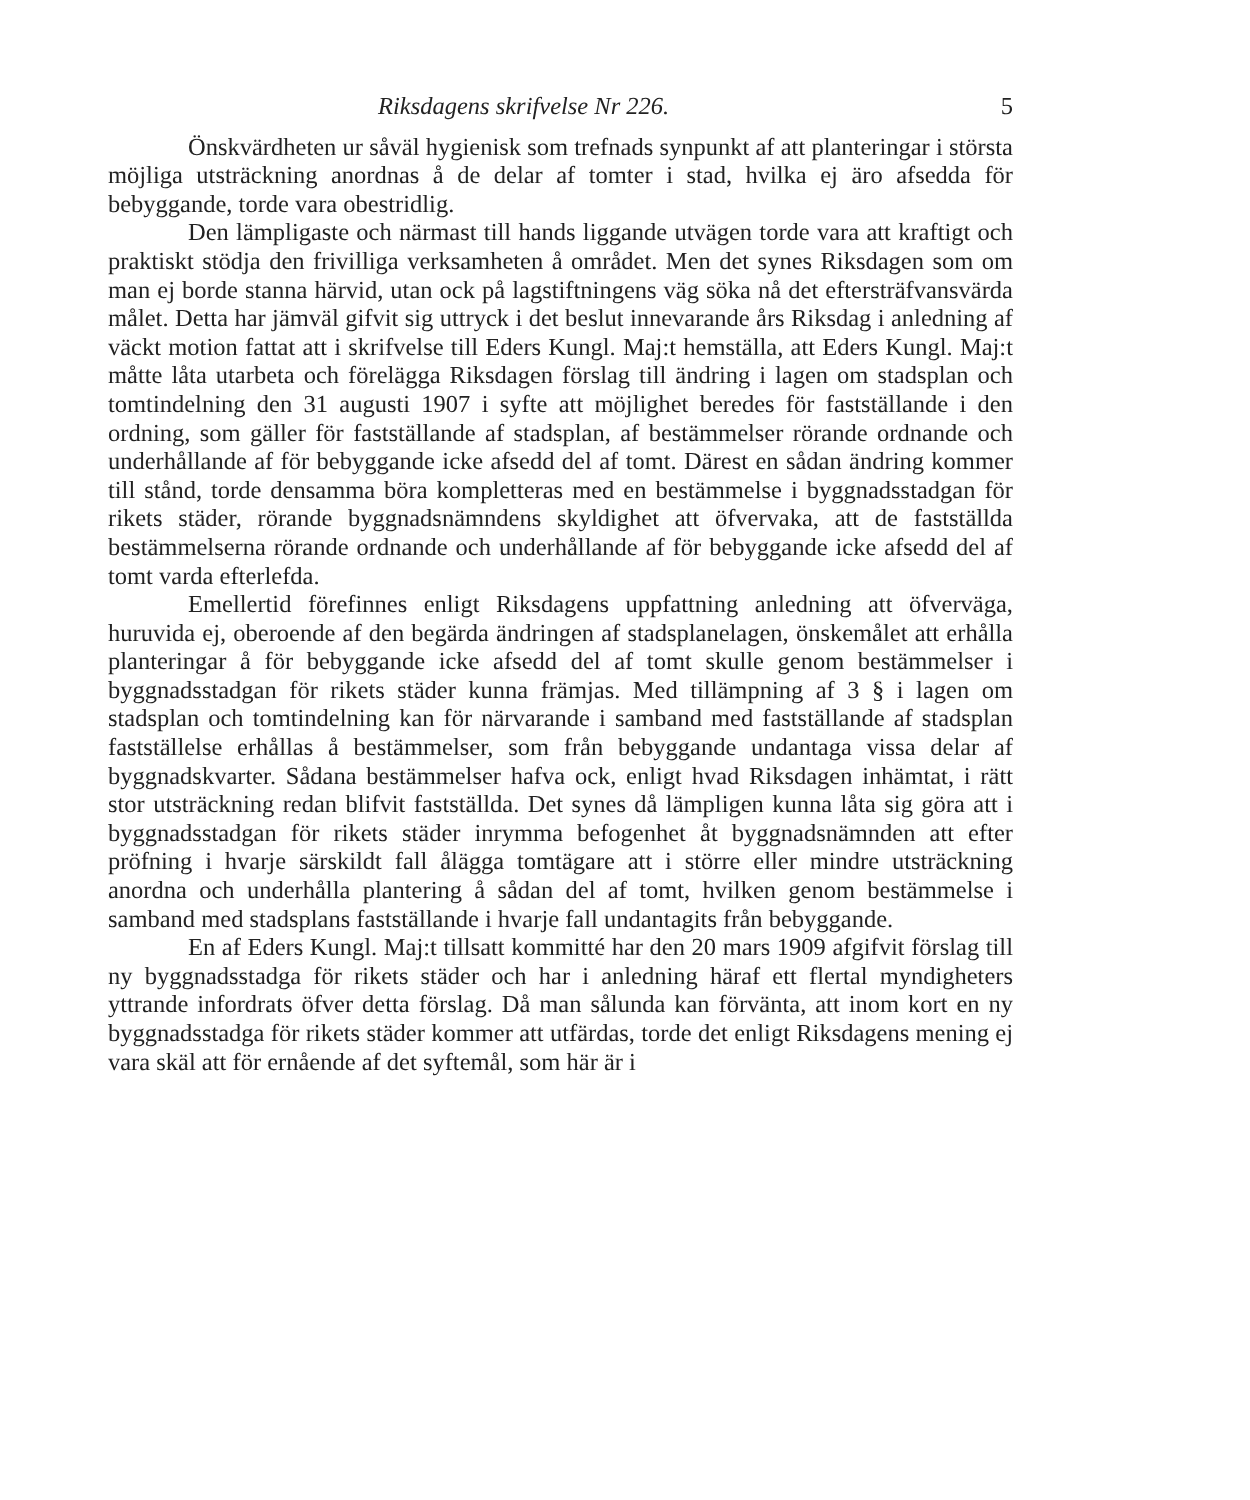Riksdagens skrifvelse Nr 226. 5
Önskvärdheten ur såväl hygienisk som trefnads synpunkt af att planteringar i största möjliga utsträckning anordnas å de delar af tomter i stad, hvilka ej äro afsedda för bebyggande, torde vara obestridlig.
Den lämpligaste och närmast till hands liggande utvägen torde vara att kraftigt och praktiskt stödja den frivilliga verksamheten å området. Men det synes Riksdagen som om man ej borde stanna härvid, utan ock på lagstiftningens väg söka nå det eftersträfvansvärda målet. Detta har jämväl gifvit sig uttryck i det beslut innevarande års Riksdag i anledning af väckt motion fattat att i skrifvelse till Eders Kungl. Maj:t hemställa, att Eders Kungl. Maj:t måtte låta utarbeta och förelägga Riksdagen förslag till ändring i lagen om stadsplan och tomtindelning den 31 augusti 1907 i syfte att möjlighet beredes för fastställande i den ordning, som gäller för fastställande af stadsplan, af bestämmelser rörande ordnande och underhållande af för bebyggande icke afsedd del af tomt. Därest en sådan ändring kommer till stånd, torde densamma böra kompletteras med en bestämmelse i byggnadsstadgan för rikets städer, rörande byggnadsnämndens skyldighet att öfvervaka, att de fastställda bestämmelserna rörande ordnande och underhållande af för bebyggande icke afsedd del af tomt varda efterlefda.
Emellertid förefinnes enligt Riksdagens uppfattning anledning att öfverväga, huruvida ej, oberoende af den begärda ändringen af stadsplanelagen, önskemålet att erhålla planteringar å för bebyggande icke afsedd del af tomt skulle genom bestämmelser i byggnadsstadgan för rikets städer kunna främjas. Med tillämpning af 3 § i lagen om stadsplan och tomtindelning kan för närvarande i samband med fastställande af stadsplan fastställelse erhållas å bestämmelser, som från bebyggande undantaga vissa delar af byggnadskvarter. Sådana bestämmelser hafva ock, enligt hvad Riksdagen inhämtat, i rätt stor utsträckning redan blifvit fastställda. Det synes då lämpligen kunna låta sig göra att i byggnadsstadgan för rikets städer inrymma befogenhet åt byggnadsnämnden att efter pröfning i hvarje särskildt fall ålägga tomtägare att i större eller mindre utsträckning anordna och underhålla plantering å sådan del af tomt, hvilken genom bestämmelse i samband med stadsplans fastställande i hvarje fall undantagits från bebyggande.
En af Eders Kungl. Maj:t tillsatt kommitté har den 20 mars 1909 afgifvit förslag till ny byggnadsstadga för rikets städer och har i anledning häraf ett flertal myndigheters yttrande infordrats öfver detta förslag. Då man sålunda kan förvänta, att inom kort en ny byggnadsstadga för rikets städer kommer att utfärdas, torde det enligt Riksdagens mening ej vara skäl att för ernående af det syftemål, som här är i